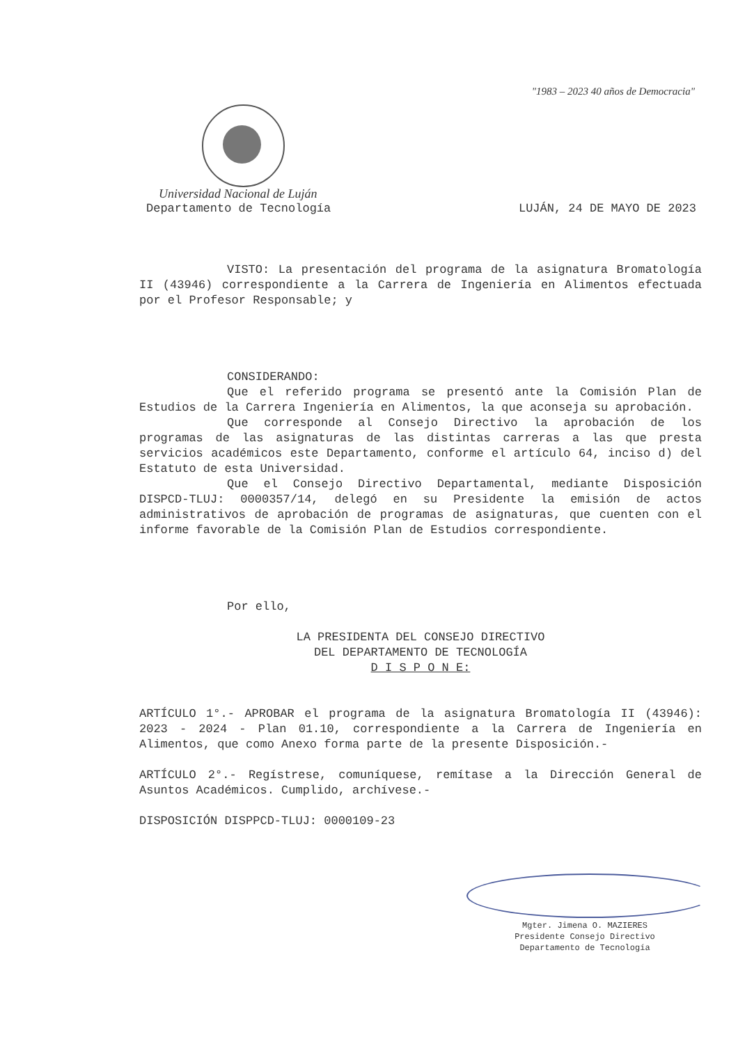"1983 – 2023 40 años de Democracia"
Universidad Nacional de Luján
Departamento de Tecnología LUJÁN, 24 DE MAYO DE 2023
VISTO: La presentación del programa de la asignatura Bromatología II (43946) correspondiente a la Carrera de Ingeniería en Alimentos efectuada por el Profesor Responsable; y
CONSIDERANDO:
Que el referido programa se presentó ante la Comisión Plan de Estudios de la Carrera Ingeniería en Alimentos, la que aconseja su aprobación.
Que corresponde al Consejo Directivo la aprobación de los programas de las asignaturas de las distintas carreras a las que presta servicios académicos este Departamento, conforme el artículo 64, inciso d) del Estatuto de esta Universidad.
Que el Consejo Directivo Departamental, mediante Disposición DISPCD-TLUJ: 0000357/14, delegó en su Presidente la emisión de actos administrativos de aprobación de programas de asignaturas, que cuenten con el informe favorable de la Comisión Plan de Estudios correspondiente.
Por ello,
LA PRESIDENTA DEL CONSEJO DIRECTIVO
DEL DEPARTAMENTO DE TECNOLOGÍA
D I S P O N E:
ARTÍCULO 1°.- APROBAR el programa de la asignatura Bromatología II (43946): 2023 - 2024 - Plan 01.10, correspondiente a la Carrera de Ingeniería en Alimentos, que como Anexo forma parte de la presente Disposición.-
ARTÍCULO 2°.- Regístrese, comuníquese, remítase a la Dirección General de Asuntos Académicos. Cumplido, archívese.-
DISPOSICIÓN DISPPCD-TLUJ: 0000109-23
Mgter. Jimena O. MAZIERES
Presidente Consejo Directivo
Departamento de Tecnología